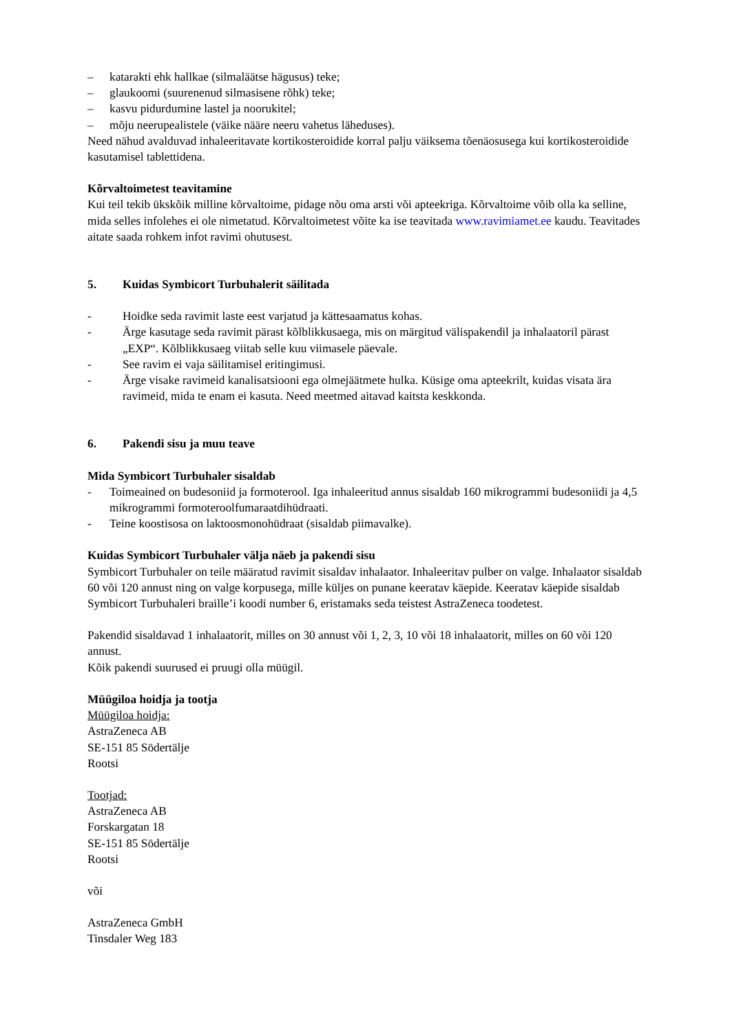– katarakti ehk hallkae (silmaläätse hägusus) teke;
– glaukoomi (suurenenud silmasisene rõhk) teke;
– kasvu pidurdumine lastel ja noorukitel;
– mõju neerupealistele (väike nääre neeru vahetus läheduses).
Need nähud avalduvad inhaleeritavate kortikosteroidide korral palju väiksema tõenäosusega kui kortikosteroidide kasutamisel tablettidena.
Kõrvaltoimetest teavitamine
Kui teil tekib ükskõik milline kõrvaltoime, pidage nõu oma arsti või apteekriga. Kõrvaltoime võib olla ka selline, mida selles infolehes ei ole nimetatud. Kõrvaltoimetest võite ka ise teavitada www.ravimiamet.ee kaudu. Teavitades aitate saada rohkem infot ravimi ohutusest.
5. Kuidas Symbicort Turbuhalerit säilitada
- Hoidke seda ravimit laste eest varjatud ja kättesaamatus kohas.
- Ärge kasutage seda ravimit pärast kõlblikkusaega, mis on märgitud välispakendil ja inhalaatoril pärast „EXP“. Kõlblikkusaeg viitab selle kuu viimasele päevale.
- See ravim ei vaja säilitamisel eritingimusi.
- Ärge visake ravimeid kanalisatsiooni ega olmejäätmete hulka. Küsige oma apteekrilt, kuidas visata ära ravimeid, mida te enam ei kasuta. Need meetmed aitavad kaitsta keskkonda.
6. Pakendi sisu ja muu teave
Mida Symbicort Turbuhaler sisaldab
- Toimeained on budesoniid ja formoterool. Iga inhaleeritud annus sisaldab 160 mikrogrammi budesoniidi ja 4,5 mikrogrammi formoteroolfumaraatdihüdraati.
- Teine koostisosa on laktoosmonohüdraat (sisaldab piimavalke).
Kuidas Symbicort Turbuhaler välja näeb ja pakendi sisu
Symbicort Turbuhaler on teile määratud ravimit sisaldav inhalaator. Inhaleeritav pulber on valge. Inhalaator sisaldab 60 või 120 annust ning on valge korpusega, mille küljes on punane keeratav käepide. Keeratav käepide sisaldab Symbicort Turbuhaleri braille’i koodi number 6, eristamaks seda teistest AstraZeneca toodetest.
Pakendid sisaldavad 1 inhalaatorit, milles on 30 annust või 1, 2, 3, 10 või 18 inhalaatorit, milles on 60 või 120 annust.
Kõik pakendi suurused ei pruugi olla müügil.
Müügiloa hoidja ja tootja
Müügiloa hoidja:
AstraZeneca AB
SE-151 85 Södertälje
Rootsi
Tootjad:
AstraZeneca AB
Forskargatan 18
SE-151 85 Södertälje
Rootsi
või
AstraZeneca GmbH
Tinsdaler Weg 183